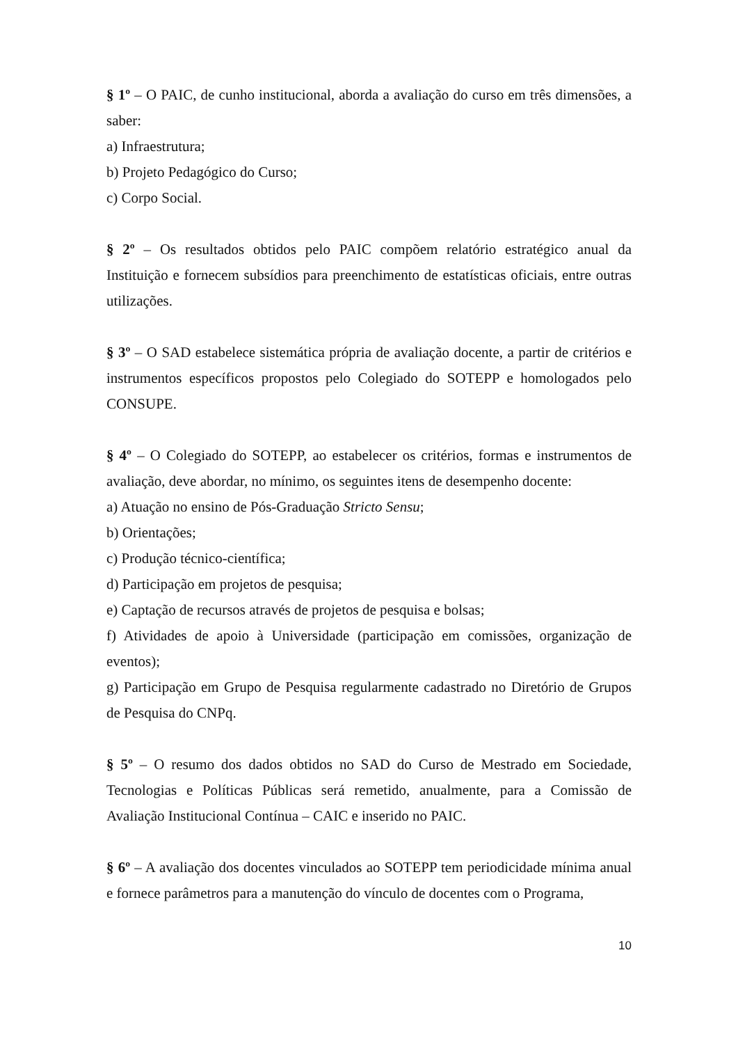§ 1º – O PAIC, de cunho institucional, aborda a avaliação do curso em três dimensões, a saber:
a) Infraestrutura;
b) Projeto Pedagógico do Curso;
c) Corpo Social.
§ 2º – Os resultados obtidos pelo PAIC compõem relatório estratégico anual da Instituição e fornecem subsídios para preenchimento de estatísticas oficiais, entre outras utilizações.
§ 3º – O SAD estabelece sistemática própria de avaliação docente, a partir de critérios e instrumentos específicos propostos pelo Colegiado do SOTEPP e homologados pelo CONSUPE.
§ 4º – O Colegiado do SOTEPP, ao estabelecer os critérios, formas e instrumentos de avaliação, deve abordar, no mínimo, os seguintes itens de desempenho docente:
a) Atuação no ensino de Pós-Graduação Stricto Sensu;
b) Orientações;
c) Produção técnico-científica;
d) Participação em projetos de pesquisa;
e) Captação de recursos através de projetos de pesquisa e bolsas;
f) Atividades de apoio à Universidade (participação em comissões, organização de eventos);
g) Participação em Grupo de Pesquisa regularmente cadastrado no Diretório de Grupos de Pesquisa do CNPq.
§ 5º – O resumo dos dados obtidos no SAD do Curso de Mestrado em Sociedade, Tecnologias e Políticas Públicas será remetido, anualmente, para a Comissão de Avaliação Institucional Contínua – CAIC e inserido no PAIC.
§ 6º – A avaliação dos docentes vinculados ao SOTEPP tem periodicidade mínima anual e fornece parâmetros para a manutenção do vínculo de docentes com o Programa,
10